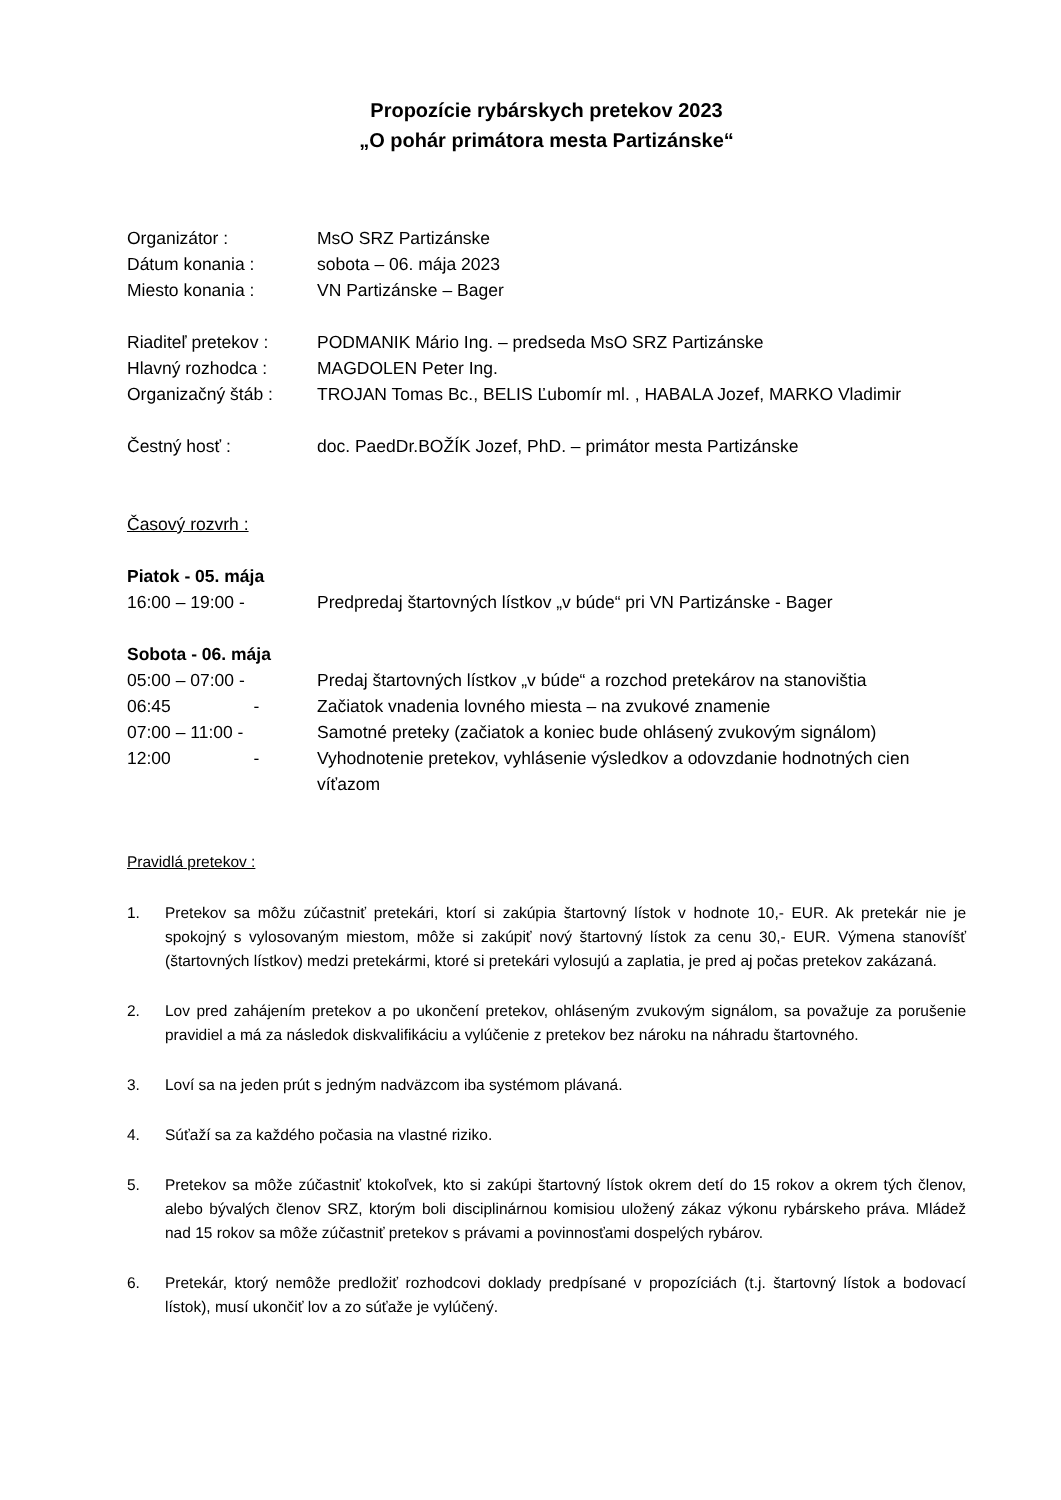Propozície rybárskych pretekov 2023
„O pohár primátora mesta Partizánske“
Organizátor : MsO SRZ Partizánske
Dátum konania : sobota – 06. mája 2023
Miesto konania : VN Partizánske – Bager
Riaditeľ pretekov :
PODMANIK Mário Ing. – predseda MsO SRZ Partizánske
Hlavný rozhodca : MAGDOLEN Peter Ing.
Organizačný štáb : TROJAN Tomas Bc., BELIS Ľubomír ml. , HABALA Jozef, MARKO Vladimir
Čestný hosť : doc. PaedDr.BOŽÍK Jozef, PhD. – primátor mesta Partizánske
Časový rozvrh :
Piatok - 05. mája
16:00 – 19:00 - Predpredaj štartovných lístkov „v búde“ pri VN Partizánske - Bager
Sobota - 06. mája
05:00 – 07:00 - Predaj štartovných lístkov „v búde“ a rozchod pretekárov na stanovištia
06:45 -
Začiatok vnadenia lovného miesta – na zvukové znamenie
07:00 – 11:00 - Samotné preteky (začiatok a koniec bude ohlásený zvukovým signálom)
12:00 -
Vyhodnotenie pretekov, vyhlásenie výsledkov a odovzdanie hodnotných cien víťazom
Pravidlá pretekov :
1. Pretekov sa môžu zúčastniť pretekári, ktorí si zakúpia štartovný lístok v hodnote 10,- EUR. Ak pretekár nie je spokojný s vylosovaným miestom, môže si zakúpiť nový štartovný lístok za cenu 30,- EUR. Výmena stanovíšť (štartovných lístkov) medzi pretekármi, ktoré si pretekári vylosujú a zaplatia, je pred aj počas pretekov zakázaná.
2. Lov pred zahájením pretekov a po ukončení pretekov, ohláseným zvukovým signálom, sa považuje za porušenie pravidiel a má za následok diskvalifikáciu a vylúčenie z pretekov bez nároku na náhradu štartovného.
3. Loví sa na jeden prút s jedným nadväzcom iba systémom plávaná.
4. Súťaží sa za každého počasia na vlastné riziko.
5. Pretekov sa môže zúčastniť ktokoľvek, kto si zakúpi štartovný lístok okrem detí do 15 rokov a okrem tých členov, alebo bývalých členov SRZ, ktorým boli disciplinárnou komisiou uložený zákaz výkonu rybárskeho práva. Mládež nad 15 rokov sa môže zúčastniť pretekov s právami a povinnosťami dospelých rybárov.
6. Pretekár, ktorý nemôže predložiť rozhodcovi doklady predpísané v propozíciách (t.j. štartovný lístok a bodovací lístok), musí ukončiť lov a zo súťaže je vylúčený.